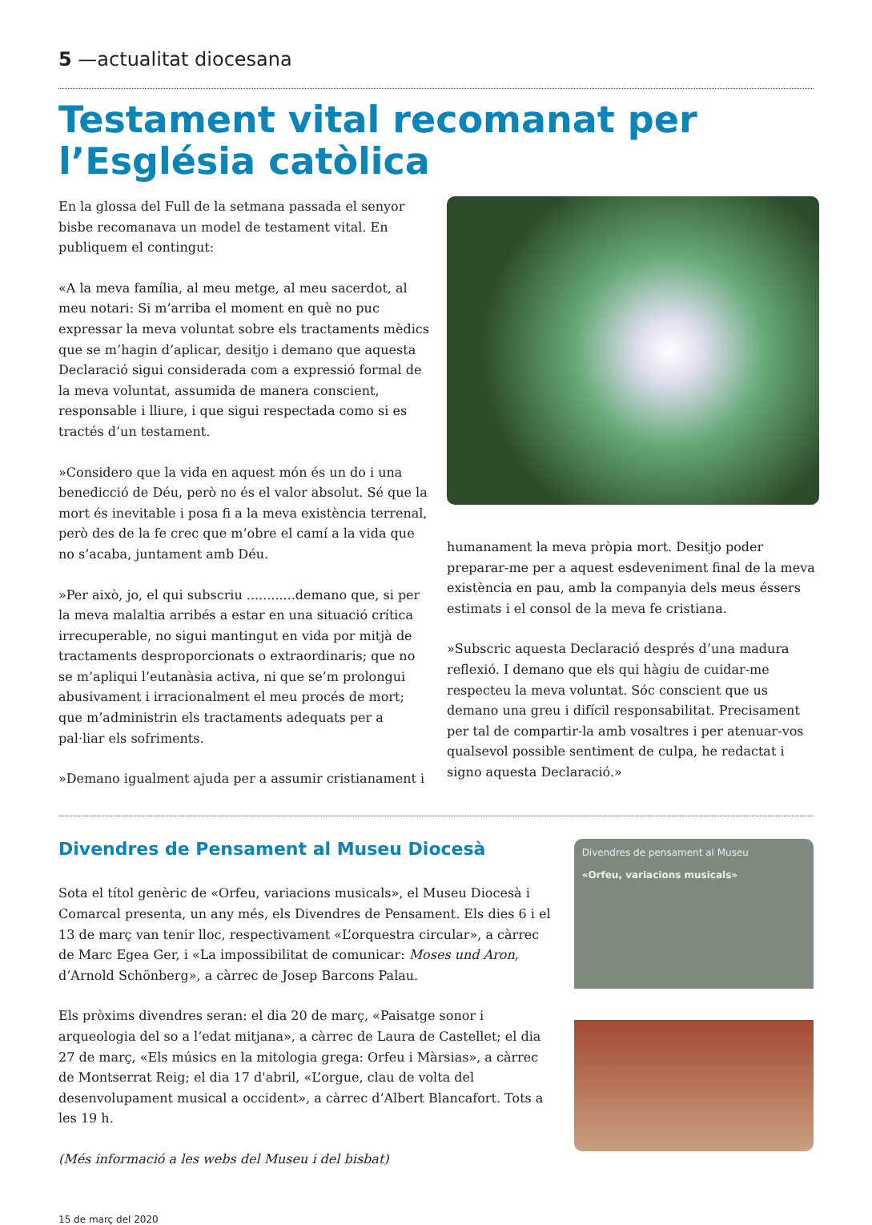5 —actualitat diocesana
Testament vital recomanat per l’Església catòlica
En la glossa del Full de la setmana passada el senyor bisbe recomanava un model de testament vital. En publiquem el contingut:
«A la meva família, al meu metge, al meu sacerdot, al meu notari: Si m’arriba el moment en què no puc expressar la meva voluntat sobre els tractaments mèdics que se m’hagin d’aplicar, desitjo i demano que aquesta Declaració sigui considerada com a expressió formal de la meva voluntat, assumida de manera conscient, responsable i lliure, i que sigui respectada como si es tractés d’un testament.
»Considero que la vida en aquest món és un do i una benedicció de Déu, però no és el valor absolut. Sé que la mort és inevitable i posa fi a la meva existència terrenal, però des de la fe crec que m’obre el camí a la vida que no s’acaba, juntament amb Déu.
»Per això, jo, el qui subscriu ............demano que, si per la meva malaltia arribés a estar en una situació crítica irrecuperable, no sigui mantingut en vida por mitjà de tractaments desproporcionats o extraordinaris; que no se m’apliqui l’eutanàsia activa, ni que se’m prolongui abusivament i irracionalment el meu procés de mort; que m’administrin els tractaments adequats per a pal·liar els sofriments.
»Demano igualment ajuda per a assumir cristianament i
humanament la meva pròpia mort. Desitjo poder preparar-me per a aquest esdeveniment final de la meva existència en pau, amb la companyia dels meus éssers estimats i el consol de la meva fe cristiana.
»Subscric aquesta Declaració després d’una madura reflexió. I demano que els qui hàgiu de cuidar-me respecteu la meva voluntat. Sóc conscient que us demano una greu i difícil responsabilitat. Precisament per tal de compartir-la amb vosaltres i per atenuar-vos qualsevol possible sentiment de culpa, he redactat i signo aquesta Declaració.»
Divendres de Pensament al Museu Diocesà
Sota el títol genèric de «Orfeu, variacions musicals», el Museu Diocesà i Comarcal presenta, un any més, els Divendres de Pensament. Els dies 6 i el 13 de març van tenir lloc, respectivament «L’orquestra circular», a càrrec de Marc Egea Ger, i «La impossibilitat de comunicar: Moses und Aron, d’Arnold Schönberg», a càrrec de Josep Barcons Palau.
Els pròxims divendres seran: el dia 20 de març, «Paisatge sonor i arqueologia del so a l’edat mitjana», a càrrec de Laura de Castellet; el dia 27 de març, «Els músics en la mitologia grega: Orfeu i Màrsias», a càrrec de Montserrat Reig; el dia 17 d'abril, «L’orgue, clau de volta del desenvolupament musical a occident», a càrrec d’Albert Blancafort. Tots a les 19 h.
(Més informació a les webs del Museu i del bisbat)
Divendres de pensament al Museu
«Orfeu, variacions musicals»
15 de març del 2020